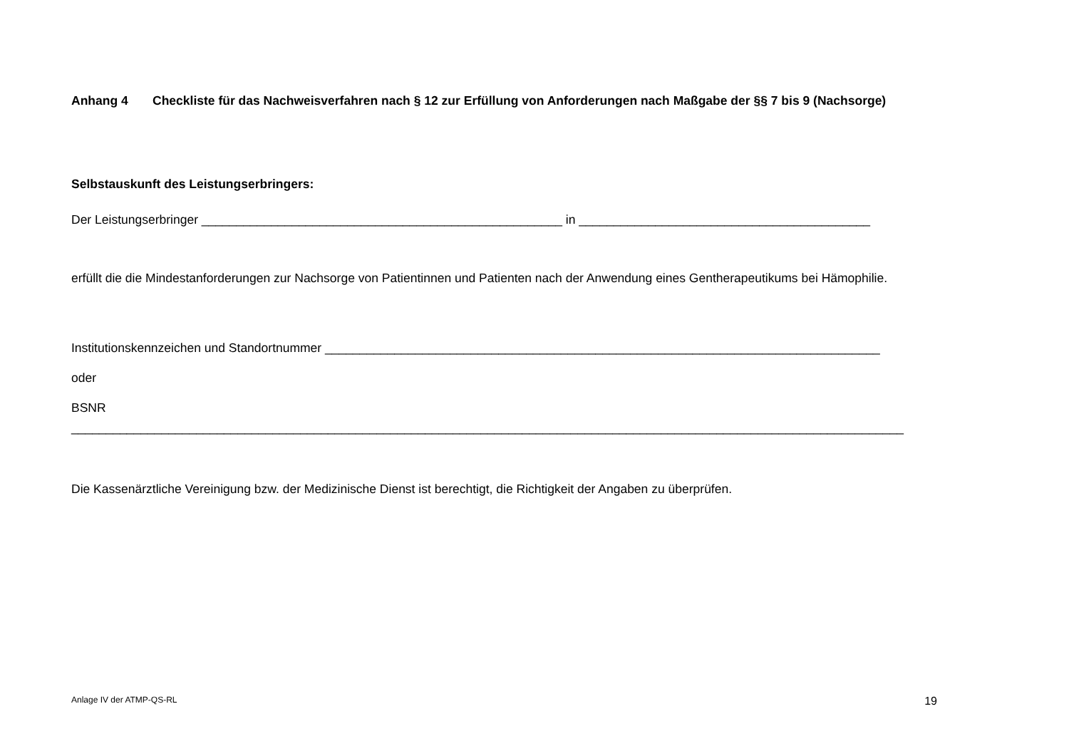Anhang 4 Checkliste für das Nachweisverfahren nach § 12 zur Erfüllung von Anforderungen nach Maßgabe der §§ 7 bis 9 (Nachsorge)
Selbstauskunft des Leistungserbringers:
Der Leistungserbringer ____________________________________________________ in __________________________________________
erfüllt die die Mindestanforderungen zur Nachsorge von Patientinnen und Patienten nach der Anwendung eines Gentherapeutikums bei Hämophilie.
Institutionskennzeichen und Standortnummer ________________________________________________________________________________
oder
BSNR ________________________________________________________________________________________________________________________
Die Kassenärztliche Vereinigung bzw. der Medizinische Dienst ist berechtigt, die Richtigkeit der Angaben zu überprüfen.
Anlage IV der ATMP-QS-RL 19